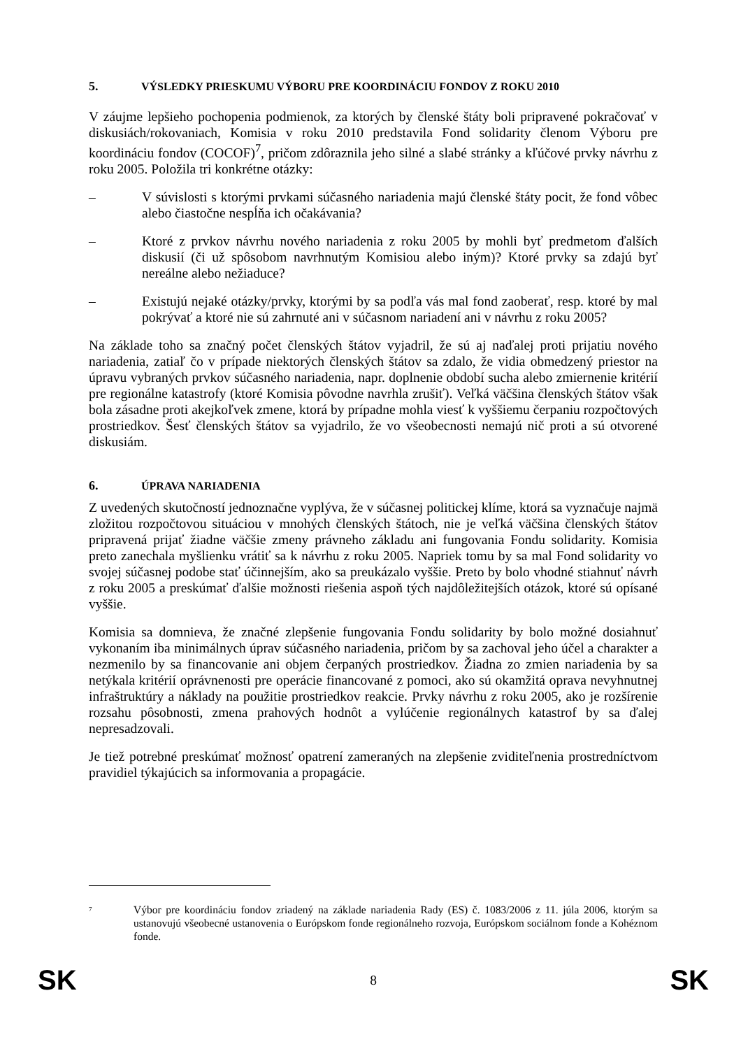5. VÝSLEDKY PRIESKUMU VÝBORU PRE KOORDINÁCIU FONDOV Z ROKU 2010
V záujme lepšieho pochopenia podmienok, za ktorých by členské štáty boli pripravené pokračovať v diskusiách/rokovaniach, Komisia v roku 2010 predstavila Fond solidarity členom Výboru pre koordináciu fondov (COCOF)<sup>7</sup>, pričom zdôraznila jeho silné a slabé stránky a kľúčové prvky návrhu z roku 2005. Položila tri konkrétne otázky:
– V súvislosti s ktorými prvkami súčasného nariadenia majú členské štáty pocit, že fond vôbec alebo čiastočne nespĺňa ich očakávania?
– Ktoré z prvkov návrhu nového nariadenia z roku 2005 by mohli byť predmetom ďalších diskusií (či už spôsobom navrhnutým Komisiou alebo iným)? Ktoré prvky sa zdajú byť nereálne alebo nežiaduce?
– Existujú nejaké otázky/prvky, ktorými by sa podľa vás mal fond zaoberať, resp. ktoré by mal pokrývať a ktoré nie sú zahrnuté ani v súčasnom nariadení ani v návrhu z roku 2005?
Na základe toho sa značný počet členských štátov vyjadril, že sú aj naďalej proti prijatiu nového nariadenia, zatiaľ čo v prípade niektorých členských štátov sa zdalo, že vidia obmedzený priestor na úpravu vybraných prvkov súčasného nariadenia, napr. doplnenie období sucha alebo zmiernenie kritérií pre regionálne katastrofy (ktoré Komisia pôvodne navrhla zrušiť). Veľká väčšina členských štátov však bola zásadne proti akejkoľvek zmene, ktorá by prípadne mohla viesť k vyššiemu čerpaniu rozpočtových prostriedkov. Šesť členských štátov sa vyjadrilo, že vo všeobecnosti nemajú nič proti a sú otvorené diskusiám.
6. ÚPRAVA NARIADENIA
Z uvedených skutočností jednoznačne vyplýva, že v súčasnej politickej klíme, ktorá sa vyznačuje najmä zložitou rozpočtovou situáciou v mnohých členských štátoch, nie je veľká väčšina členských štátov pripravená prijať žiadne väčšie zmeny právneho základu ani fungovania Fondu solidarity. Komisia preto zanechala myšlienku vrátiť sa k návrhu z roku 2005. Napriek tomu by sa mal Fond solidarity vo svojej súčasnej podobe stať účinnejším, ako sa preukázalo vyššie. Preto by bolo vhodné stiahnuť návrh z roku 2005 a preskúmať ďalšie možnosti riešenia aspoň tých najdôležitejších otázok, ktoré sú opísané vyššie.
Komisia sa domnieva, že značné zlepšenie fungovania Fondu solidarity by bolo možné dosiahnuť vykonaním iba minimálnych úprav súčasného nariadenia, pričom by sa zachoval jeho účel a charakter a nezmenilo by sa financovanie ani objem čerpaných prostriedkov. Žiadna zo zmien nariadenia by sa netýkala kritérií oprávnenosti pre operácie financované z pomoci, ako sú okamžitá oprava nevyhnutnej infraštruktúry a náklady na použitie prostriedkov reakcie. Prvky návrhu z roku 2005, ako je rozšírenie rozsahu pôsobnosti, zmena prahových hodnôt a vylúčenie regionálnych katastrof by sa ďalej nepresadzovali.
Je tiež potrebné preskúmať možnosť opatrení zameraných na zlepšenie zviditeľnenia prostredníctvom pravidiel týkajúcich sa informovania a propagácie.
<sup>7</sup>
Výbor pre koordináciu fondov zriadený na základe nariadenia Rady (ES) č. 1083/2006 z 11. júla 2006, ktorým sa ustanovujú všeobecné ustanovenia o Európskom fonde regionálneho rozvoja, Európskom sociálnom fonde a Kohéznom fonde.
SK 8 SK